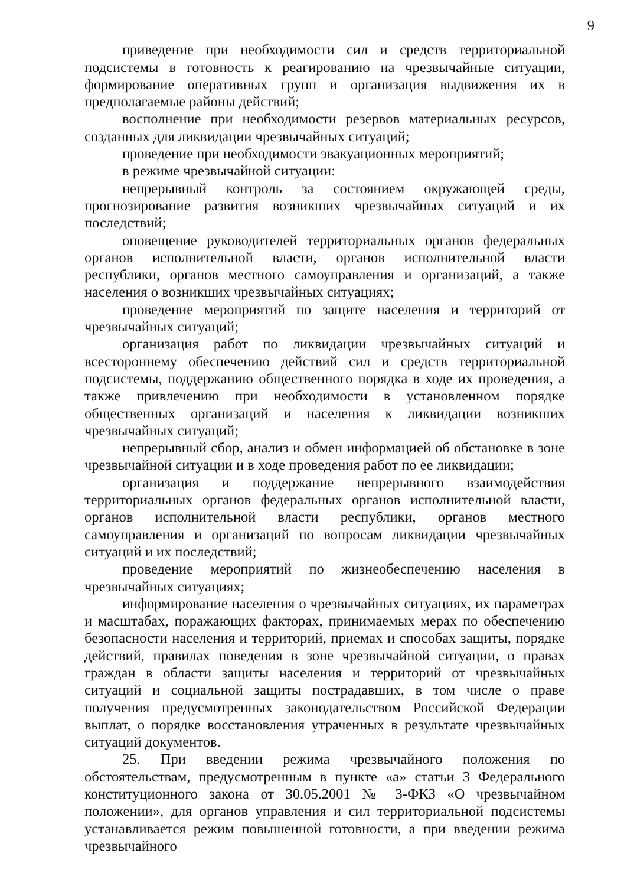9
приведение при необходимости сил и средств территориальной подсистемы в готовность к реагированию на чрезвычайные ситуации, формирование оперативных групп и организация выдвижения их в предполагаемые районы действий;
восполнение при необходимости резервов материальных ресурсов, созданных для ликвидации чрезвычайных ситуаций;
проведение при необходимости эвакуационных мероприятий;
в режиме чрезвычайной ситуации:
непрерывный контроль за состоянием окружающей среды, прогнозирование развития возникших чрезвычайных ситуаций и их последствий;
оповещение руководителей территориальных органов федеральных органов исполнительной власти, органов исполнительной власти республики, органов местного самоуправления и организаций, а также населения о возникших чрезвычайных ситуациях;
проведение мероприятий по защите населения и территорий от чрезвычайных ситуаций;
организация работ по ликвидации чрезвычайных ситуаций и всестороннему обеспечению действий сил и средств территориальной подсистемы, поддержанию общественного порядка в ходе их проведения, а также привлечению при необходимости в установленном порядке общественных организаций и населения к ликвидации возникших чрезвычайных ситуаций;
непрерывный сбор, анализ и обмен информацией об обстановке в зоне чрезвычайной ситуации и в ходе проведения работ по ее ликвидации;
организация и поддержание непрерывного взаимодействия территориальных органов федеральных органов исполнительной власти, органов исполнительной власти республики, органов местного самоуправления и организаций по вопросам ликвидации чрезвычайных ситуаций и их последствий;
проведение мероприятий по жизнеобеспечению населения в чрезвычайных ситуациях;
информирование населения о чрезвычайных ситуациях, их параметрах и масштабах, поражающих факторах, принимаемых мерах по обеспечению безопасности населения и территорий, приемах и способах защиты, порядке действий, правилах поведения в зоне чрезвычайной ситуации, о правах граждан в области защиты населения и территорий от чрезвычайных ситуаций и социальной защиты пострадавших, в том числе о праве получения предусмотренных законодательством Российской Федерации выплат, о порядке восстановления утраченных в результате чрезвычайных ситуаций документов.
25. При введении режима чрезвычайного положения по обстоятельствам, предусмотренным в пункте «а» статьи 3 Федерального конституционного закона от 30.05.2001 № 3-ФКЗ «О чрезвычайном положении», для органов управления и сил территориальной подсистемы устанавливается режим повышенной готовности, а при введении режима чрезвычайного